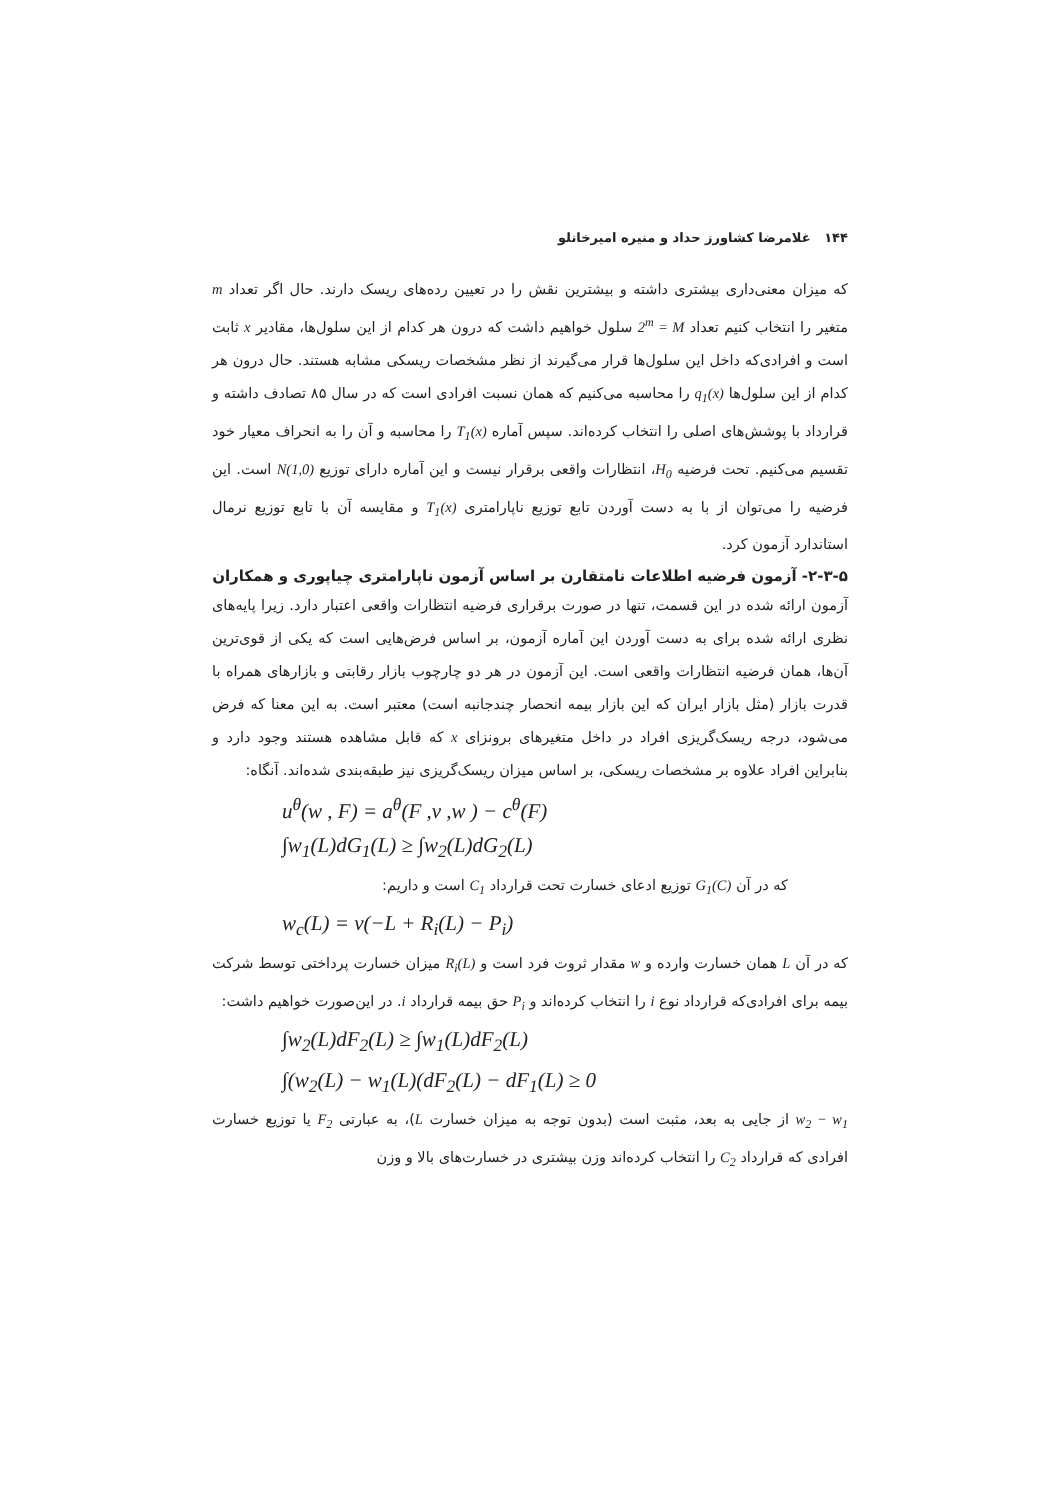۱۴۴ غلامرضا کشاورز حداد و منیره امیرخانلو
که میزان معنی‌داری بیشتری داشته و بیشترین نقش را در تعیین رده‌های ریسک دارند. حال اگر تعداد m متغیر را انتخاب کنیم تعداد 2<sup>m</sup> = M سلول خواهیم داشت که درون هر کدام از این سلول‌ها، مقادیر x ثابت است و افرادی‌که داخل این سلول‌ها قرار می‌گیرند از نظر مشخصات ریسکی مشابه هستند. حال درون هر کدام از این سلول‌ها q<sub>1</sub>(x) را محاسبه می‌کنیم که همان نسبت افرادی است که در سال ۸۵ تصادف داشته و قرارداد با پوشش‌های اصلی را انتخاب کرده‌اند. سپس آماره T<sub>1</sub>(x) را محاسبه و آن را به انحراف معیار خود تقسیم می‌کنیم. تحت فرضیه H<sub>0</sub>، انتظارات واقعی برقرار نیست و این آماره دارای توزیع N(1,0) است. این فرضیه را می‌توان از با به دست آوردن تابع توزیع ناپارامتری T<sub>1</sub>(x) و مقایسه آن با تابع توزیع نرمال استاندارد آزمون کرد.
۲-۳-۵- آزمون فرضیه اطلاعات نامتقارن بر اساس آزمون ناپارامتری چیاپوری و همکاران
آزمون ارائه شده در این قسمت، تنها در صورت برقراری فرضیه انتظارات واقعی اعتبار دارد. زیرا پایه‌های نظری ارائه شده برای به دست آوردن این آماره آزمون، بر اساس فرض‌هایی است که یکی از قوی‌ترین آن‌ها، همان فرضیه انتظارات واقعی است. این آزمون در هر دو چارچوب بازار رقابتی و بازارهای همراه با قدرت بازار (مثل بازار ایران که این بازار بیمه انحصار چندجانبه است) معتبر است. به این معنا که فرض می‌شود، درجه ریسک‌گریزی افراد در داخل متغیرهای برونزای x که قابل مشاهده هستند وجود دارد و بنابراین افراد علاوه بر مشخصات ریسکی، بر اساس میزان ریسک‌گریزی نیز طبقه‌بندی شده‌اند. آنگاه:
u<sup>θ</sup>(w , F) = a<sup>θ</sup>(F ,v ,w ) − c<sup>θ</sup>(F)
∫w<sub>1</sub>(L)dG<sub>1</sub>(L) ≥ ∫w<sub>2</sub>(L)dG<sub>2</sub>(L)
که در آن G<sub>1</sub>(C) توزیع ادعای خسارت تحت قرارداد C<sub>1</sub> است و داریم:
w<sub>c</sub>(L) = v(−L + R<sub>i</sub>(L) − P<sub>i</sub>)
که در آن L همان خسارت وارده و w مقدار ثروت فرد است و R<sub>i</sub>(L) میزان خسارت پرداختی توسط شرکت بیمه برای افرادی‌که قرارداد نوع i را انتخاب کرده‌اند و P<sub>i</sub> حق بیمه قرارداد i. در این‌صورت خواهیم داشت:
∫w<sub>2</sub>(L)dF<sub>2</sub>(L) ≥ ∫w<sub>1</sub>(L)dF<sub>2</sub>(L)
∫(w<sub>2</sub>(L) − w<sub>1</sub>(L)(dF<sub>2</sub>(L) − dF<sub>1</sub>(L) ≥ 0
w<sub>2</sub> − w<sub>1</sub> از جایی به بعد، مثبت است (بدون توجه به میزان خسارت L)، به عبارتی F<sub>2</sub> یا توزیع خسارت افرادی که قرارداد C<sub>2</sub> را انتخاب کرده‌اند وزن بیشتری در خسارت‌های بالا و وزن